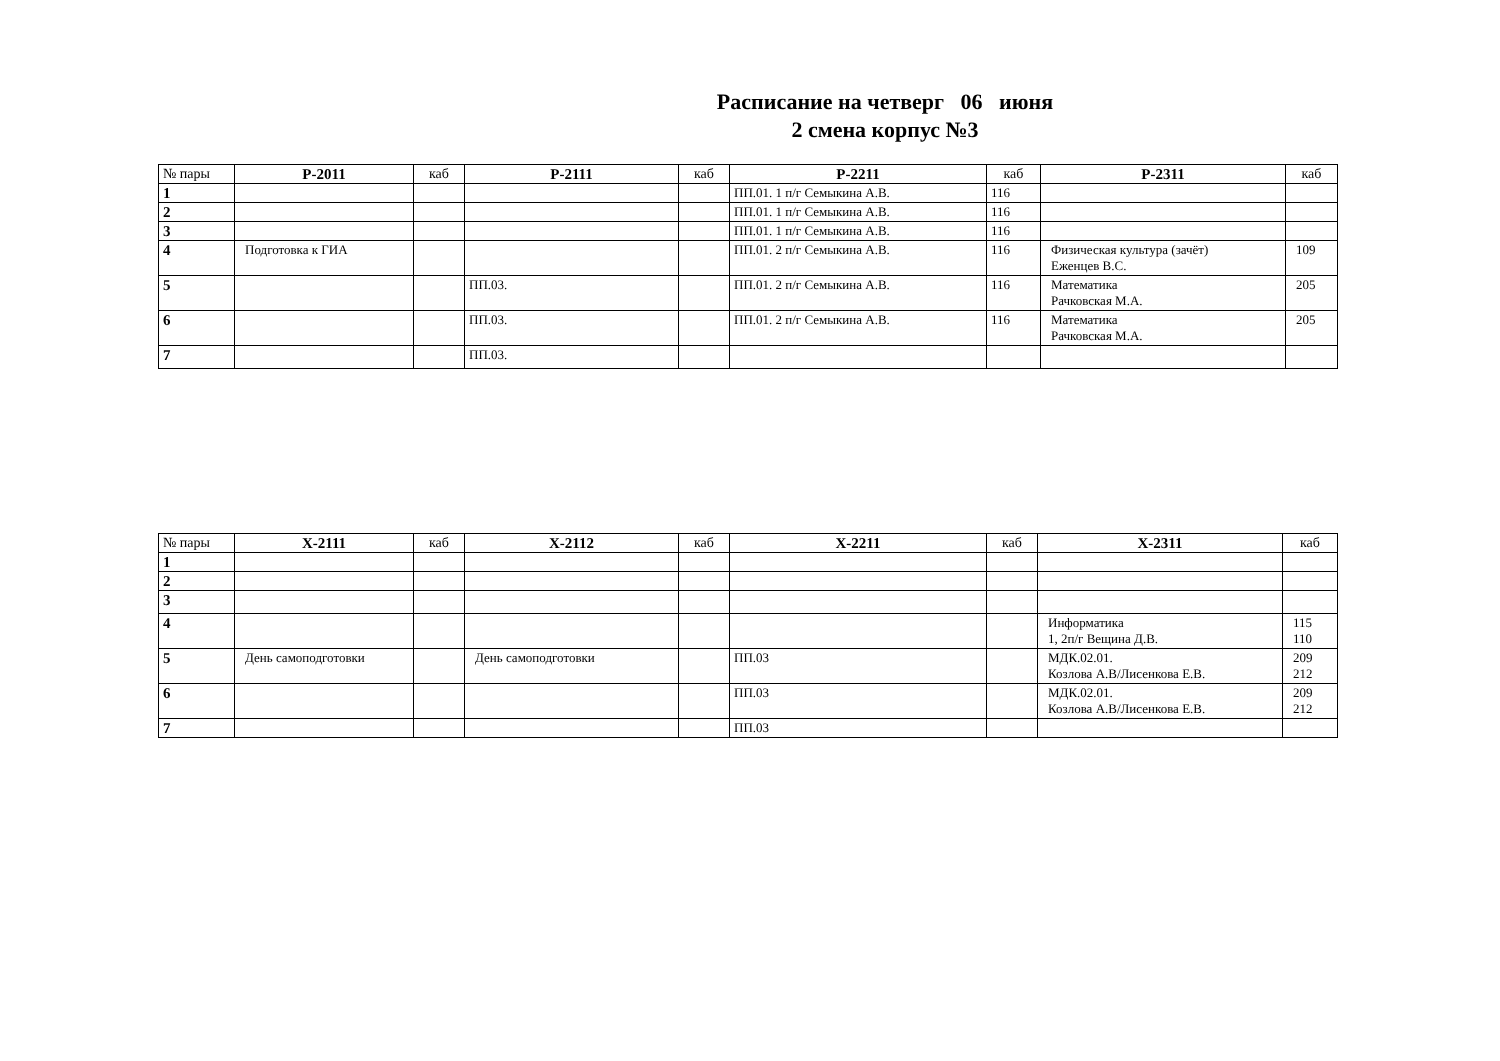Расписание на четверг 06 июня
2 смена корпус №3
| № пары | Р-2011 | каб | Р-2111 | каб | Р-2211 | каб | Р-2311 | каб |
| --- | --- | --- | --- | --- | --- | --- | --- | --- |
| 1 | | | | | ПП.01. 1 п/г Семыкина А.В. | 116 | | |
| 2 | | | | | ПП.01. 1 п/г Семыкина А.В. | 116 | | |
| 3 | | | | | ПП.01. 1 п/г Семыкина А.В. | 116 | | |
| 4 | Подготовка к ГИА | | | | ПП.01. 2 п/г Семыкина А.В. | 116 | Физическая культура (зачёт) Еженцев В.С. | 109 |
| 5 | | | ПП.03. | | ПП.01. 2 п/г Семыкина А.В. | 116 | Математика Рачковская М.А. | 205 |
| 6 | | | ПП.03. | | ПП.01. 2 п/г Семыкина А.В. | 116 | Математика Рачковская М.А. | 205 |
| 7 | | | ПП.03. | | | | | |
| № пары | Х-2111 | каб | Х-2112 | каб | Х-2211 | каб | Х-2311 | каб |
| --- | --- | --- | --- | --- | --- | --- | --- | --- |
| 1 | | | | | | | | |
| 2 | | | | | | | | |
| 3 | | | | | | | | |
| 4 | | | | | | | Информатика 1, 2п/г Вещина Д.В. | 115 110 |
| 5 | День самоподготовки | | День самоподготовки | | ПП.03 | | МДК.02.01. Козлова А.В/Лисенкова Е.В. | 209 212 |
| 6 | | | | | ПП.03 | | МДК.02.01. Козлова А.В/Лисенкова Е.В. | 209 212 |
| 7 | | | | | ПП.03 | | | |